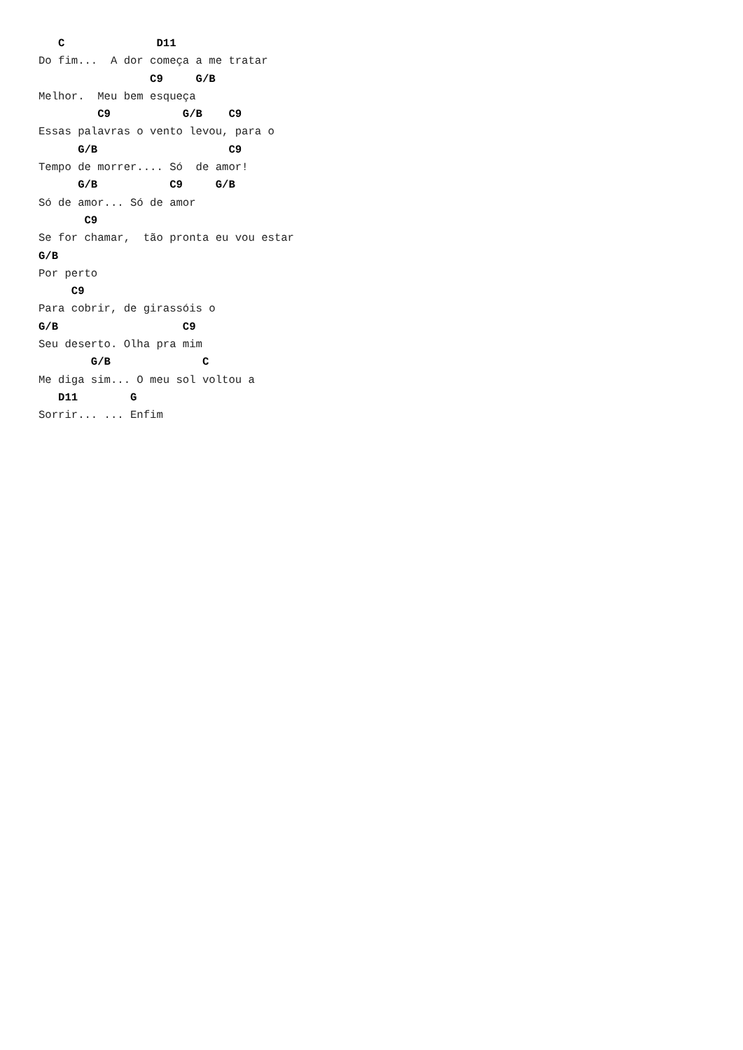C              D11
Do fim...  A dor começa a me tratar
                 C9     G/B
Melhor.  Meu bem esqueça
         C9           G/B    C9
Essas palavras o vento levou, para o
      G/B                    C9
Tempo de morrer.... Só  de amor!
      G/B           C9     G/B
Só de amor... Só de amor
       C9
Se for chamar,  tão pronta eu vou estar
G/B
Por perto
     C9
Para cobrir, de girassóis o
G/B                   C9
Seu deserto. Olha pra mim
        G/B              C
Me diga sim... O meu sol voltou a
   D11        G
Sorrir... ... Enfim